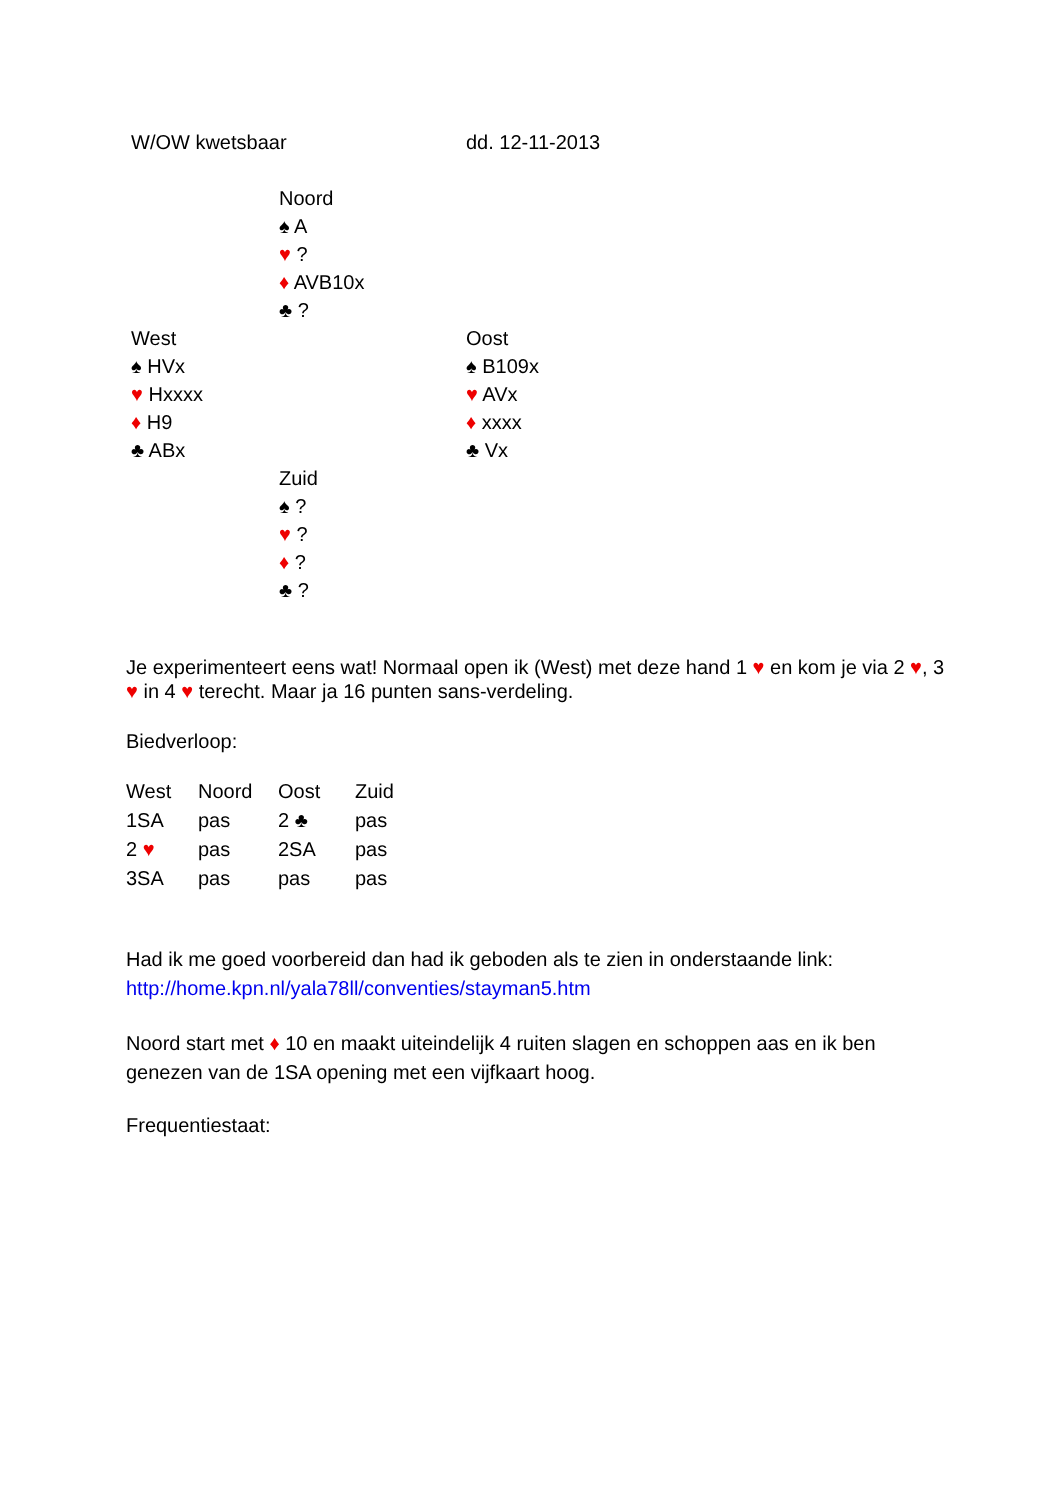W/OW kwetsbaar dd. 12-11-2013
Noord
♠ A
♥ ?
♦ AVB10x
♣ ?
West
♠ HVx
♥ Hxxxx
♦ H9
♣ ABx
Oost
♠ B109x
♥ AVx
♦ xxxx
♣ Vx
Zuid
♠ ?
♥ ?
♦ ?
♣ ?
Je experimenteert eens wat! Normaal open ik (West) met deze hand 1 ♥ en kom je via 2 ♥, 3 ♥ in 4 ♥ terecht. Maar ja 16 punten sans-verdeling.
Biedverloop:
| West | Noord | Oost | Zuid |
| 1SA | pas | 2 ♣ | pas |
| 2 ♥ | pas | 2SA | pas |
| 3SA | pas | pas | pas |
Had ik me goed voorbereid dan had ik geboden als te zien in onderstaande link:
http://home.kpn.nl/yala78ll/conventies/stayman5.htm
Noord start met ♦ 10 en maakt uiteindelijk 4 ruiten slagen en schoppen aas en ik ben genezen van de 1SA opening met een vijfkaart hoog.
Frequentiestaat: